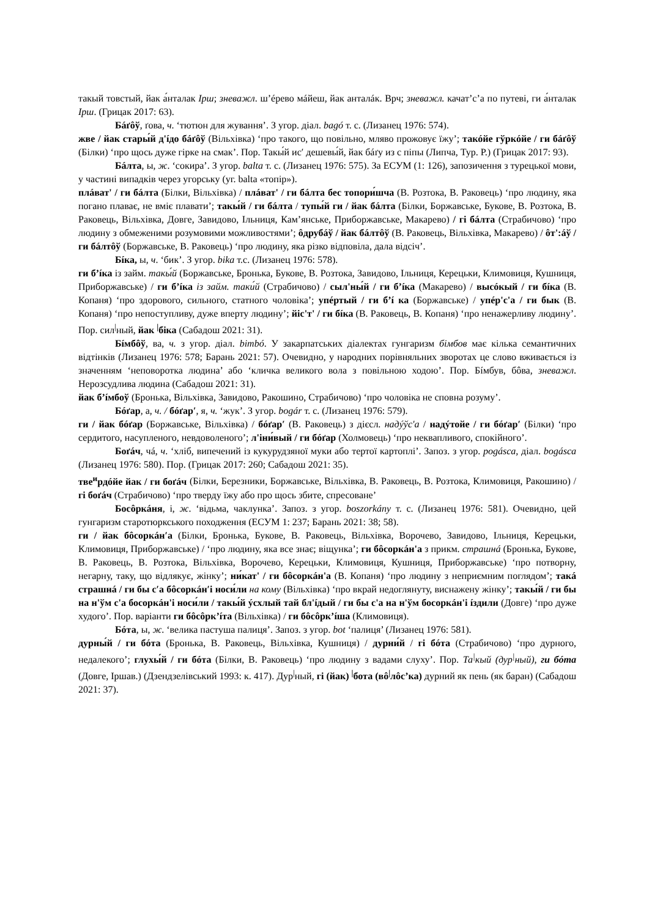такый товстый, йак а́нталак Ірш; зневажл. ш’éрево мáйеш, йак анталáк. Врч; зневажл. качат’с’а по путеві, ги а́нталак Ірш. (Грицак 2017: 63).
Бáґôў, ґова, ч. ‘тютюн для жування’. З угор. діал. bagó т. с. (Лизанец 1976: 574).
жве / йак стары́й д'íдо бáґôў (Вільхівка) ‘про такого, що повільно, мляво прожовує їжу’; такóйе гўркóйе / ги бáґôў (Білки) ‘про щось дуже гірке на смак’. Пор. Такы́й ис′ дешевы́й, йак бáґу из с піпы (Липча, Тур. Р.) (Грицак 2017: 93).
Бáлта, ы, ж. ‘сокира’. З угор. balta т. с. (Лизанец 1976: 575). За ЕСУМ (1: 126), запозичення з турецької мови, у частині випадків через угорську (уг. balta «топір»).
плáват' / ги бáлта (Білки, Вільхівка) / плáват' / ги бáлта бес топори́шча (В. Розтока, В. Раковець) ‘про людину, яка погано плаває, не вміє плавати’; такы́й / ги бáлта / тупы́й ги / йак бáлта (Білки, Боржавське, Букове, В. Розтока, В. Раковець, Вільхівка, Довге, Завидово, Ільниця, Кам’янське, Приборжавське, Макарево) / гі бáлта (Страбичово) ‘про людину з обмеженими розумовими можливостями’; ôдрубáў / йак бáлтôў (В. Раковець, Вільхівка, Макарево) / ôт':áў / ги бáлтôў (Боржавське, В. Раковець) ‘про людину, яка різко відповіла, дала відсіч’.
Бíка, ы, ч. ‘бик’. З угор. bika т.с. (Лизанец 1976: 578).
ги б’íка із займ. такы́й (Боржавське, Бронька, Букове, В. Розтока, Завидово, Ільниця, Керецьки, Климовиця, Кушниця, Приборжавське) / ги б’íка із займ. таки́й (Страбичово) / сыл'ны́й / ги б’íка (Макарево) / высóкый / ги бíка (В. Копаня) ‘про здорового, сильного, статного чоловіка’; упéртый / ги б’í ка (Боржавське) / упéр'с'а / ги бык (В. Копаня) ‘про непоступливу, дуже вперту людину’; йіс'т' / ги бíка (В. Раковець, В. Копаня) ‘про ненажерливу людину’. Пор. сил<sup>|</sup>ный, йак <sup>|</sup>біка (Сабадош 2021: 31).
Бíмбôў, ва, ч. з угор. діал. bimbó. У закарпатських діалектах гунгаризм бімбов має кілька семантичних відтінків (Лизанец 1976: 578; Барань 2021: 57). Очевидно, у народних порівняльних зворотах це слово вживається із значенням ‘неповоротка людина’ або ‘кличка великого вола з повільною ходою’. Пор. Бíмбув, бôва, зневажл. Нерозсудлива людина (Сабадош 2021: 31).
йак б’íмбоў (Бронька, Вільхівка, Завидово, Ракошино, Страбичово) ‘про чоловіка не сповна розуму’.
Бóґар, а, ч. / бóґар′, я, ч. ‘жук’. З угор. bogár т. с. (Лизанец 1976: 579).
ги / йак бóґар (Боржавське, Вільхівка) / бóґар′ (В. Раковець) з дієсл. надýўс'а / надýтойе / ги бóґар′ (Білки) ‘про сердитого, насупленого, невдоволеного’; л'іни́вый / ги бóґар (Холмовець) ‘про неквапливого, спокійного’.
Боґáч, чá, ч. ‘хліб, випечений із кукурудзяної муки або тертої картоплі’. Запоз. з угор. pogásca, діал. bogásca (Лизанец 1976: 580). Пор. (Грицак 2017: 260; Сабадош 2021: 35).
тве<sup>и</sup>рдóйе йак / ги боґáч (Білки, Березники, Боржавське, Вільхівка, В. Раковець, В. Розтока, Климовиця, Ракошино) / гі боґáч (Страбичово) ‘про тверду їжу або про щось збите, спресоване’
Босôркáня, і, ж. ‘відьма, чаклунка’. Запоз. з угор. boszorkány т. с. (Лизанец 1976: 581). Очевидно, цей гунгаризм старотюркського походження (ЕСУМ 1: 237; Барань 2021: 38; 58).
ги / йак бôсоркáн′а (Білки, Бронька, Букове, В. Раковець, Вільхівка, Ворочево, Завидово, Ільниця, Керецьки, Климовиця, Приборжавське) / ‘про людину, яка все знає; віщунка’; ги бôсоркáн'а з прикм. страшнá (Бронька, Букове, В. Раковець, В. Розтока, Вільхівка, Ворочево, Керецьки, Климовиця, Кушниця, Приборжавське) ‘про потворну, негарну, таку, що відлякує, жінку’; ни́кат' / ги бôсоркáн'а (В. Копаня) ‘про людину з неприємним поглядом’; такá страшнá / ги бы с′а бôсоркáн′і носи́ли на кому (Вільхівка) ‘про вкрай недоглянуту, виснажену жінку’; такы́й / ги бы на н'ўм с'а босоркáн'і носи́ли / такы́й ýсхлый тай бл'íдый / ги бы с'а на н'ўм босоркáн'і íздили (Довге) ‘про дуже худого’. Пор. варіанти ги бôсôрк’íта (Вільхівка) / ги бôсôрк’íша (Климовиця).
Бóта, ы, ж. ‘велика пастуша палиця’. Запоз. з угор. bot ‘палиця’ (Лизанец 1976: 581).
дурны́й / ги бóта (Бронька, В. Раковець, Вільхівка, Кушниця) / дурни́й / гі бóта (Страбичово) ‘про дурного, недалекого’; глухы́й / ги бóта (Білки, В. Раковець) ‘про людину з вадами слуху’. Пор. Та<sup>|</sup>кый (дур<sup>|</sup>ный), ги бóта (Довге, Іршав.) (Дзендзелівський 1993: к. 417). Дур<sup>|</sup>ный, гі (йак) <sup>|</sup>бота (вô<sup>|</sup>лôс’ка) дурний як пень (як баран) (Сабадош 2021: 37).